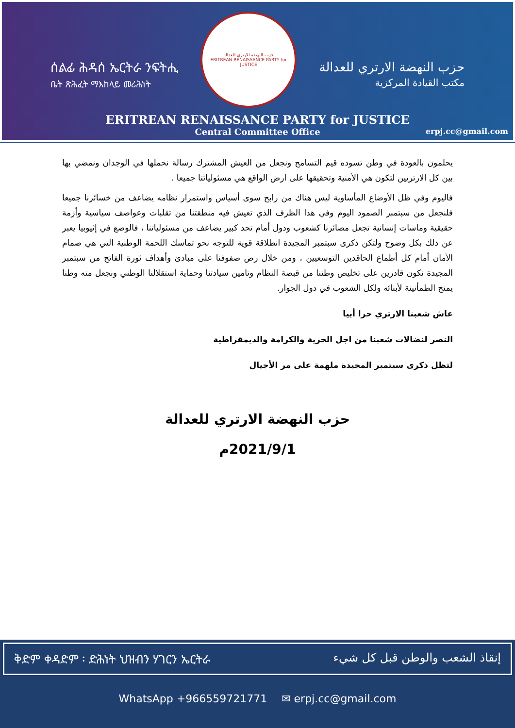ሰልፊ ሕዳሰ ኤርትራ ንፍትሒ
ቤት ጽሕፈት ማእከላይ መሪሕነት
حزب النهضة الارتري للعدالة
ERITREAN RENAISSANCE PARTY for JUSTICE
حزب النهضة الارتري للعدالة
مكتب القيادة المركزية
ERITREAN RENAISSANCE PARTY for JUSTICE
Central Committee Office
erpj.cc@gmail.com
يحلمون بالعودة في وطن تسوده قيم التسامح ونجعل من العيش المشترك رسالة نحملها في الوجدان ونمضي بها بين كل الارتريين لتكون هي الأمنية وتحقيقها على ارض الواقع هي مسئولياتنا جميعا .
فاليوم وفي ظل الأوضاع المأساوية ليس هناك من رابح سوى أسياس واستمرار نظامه يضاعف من خسائرنا جميعا فلنجعل من سبتمبر الصمود اليوم وفي هذا الظرف الذي تعيش فيه منطقتنا من تقلبات وعواصف سياسية وأزمة حقيقية وماسات إنسانية تجعل مصائرنا كشعوب ودول أمام تحد كبير يضاعف من مسئولياتنا ، فالوضع في إثيوبيا يعبر عن ذلك بكل وضوح ولتكن ذكرى سبتمبر المجيدة انطلاقة قوية للتوجه نحو تماسك اللحمة الوطنية التي هي صمام الأمان أمام كل أطماع الحاقدين التوسعيين ، ومن خلال رص صفوفنا على مبادئ وأهداف ثورة الفاتح من سبتمبر المجيدة نكون قادرين على تخليص وطننا من قبضة النظام وتامين سيادتنا وحماية استقلالنا الوطني ونجعل منه وطنا يمنح الطمأنينة لأبنائه ولكل الشعوب في دول الجوار.
عاش شعبنا الارتري حرا أبيا
النصر لنضالات شعبنا من اجل الحرية والكرامة والديمقراطية
لتظل ذكرى سبتمبر المجيدة ملهمة على مر الأجيال
حزب النهضة الارتري للعدالة
2021/9/1م
ቅድም ቀዳድም ፡ ድሕነት ህዝብን ሃገርን ኤርትራ إنقاذ الشعب والوطن قبل كل شيء
WhatsApp +966559721771 ✉ erpj.cc@gmail.com